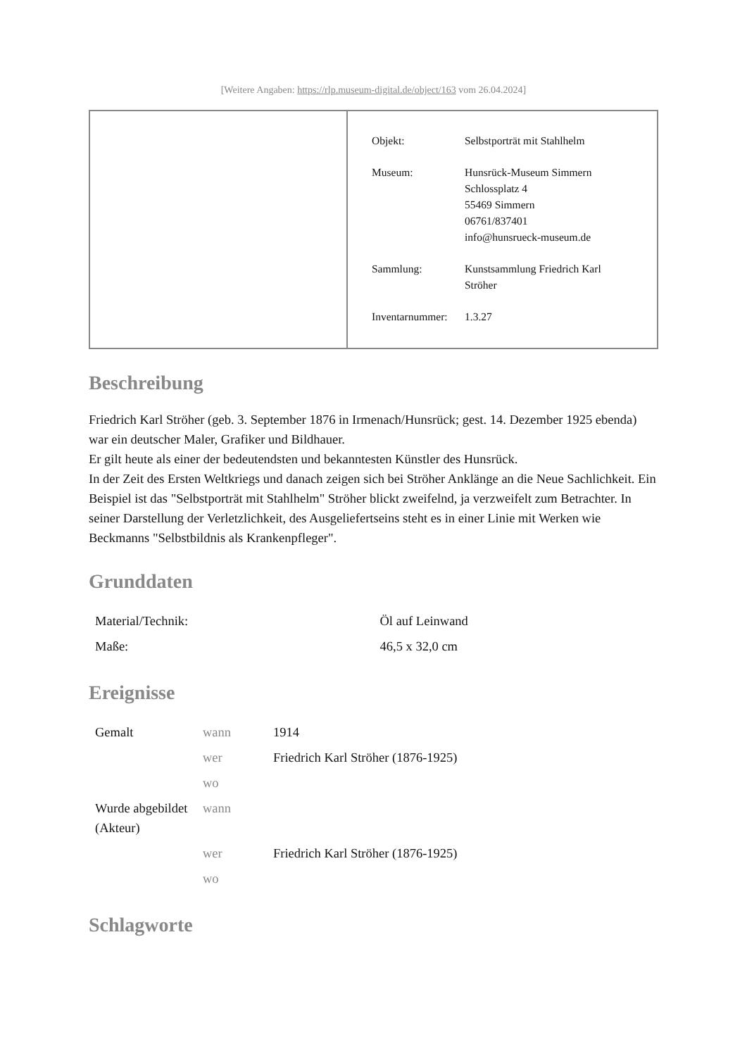[Weitere Angaben: https://rlp.museum-digital.de/object/163 vom 26.04.2024]
| Objekt: | Selbstporträt mit Stahlhelm |
| Museum: | Hunsrück-Museum Simmern Schlossplatz 4 55469 Simmern 06761/837401 info@hunsrueck-museum.de |
| Sammlung: | Kunstsammlung Friedrich Karl Ströher |
| Inventarnummer: | 1.3.27 |
Beschreibung
Friedrich Karl Ströher (geb. 3. September 1876 in Irmenach/Hunsrück; gest. 14. Dezember 1925 ebenda) war ein deutscher Maler, Grafiker und Bildhauer.
Er gilt heute als einer der bedeutendsten und bekanntesten Künstler des Hunsrück.
In der Zeit des Ersten Weltkriegs und danach zeigen sich bei Ströher Anklänge an die Neue Sachlichkeit. Ein Beispiel ist das "Selbstporträt mit Stahlhelm" Ströher blickt zweifelnd, ja verzweifelt zum Betrachter. In seiner Darstellung der Verletzlichkeit, des Ausgeliefertseins steht es in einer Linie mit Werken wie Beckmanns "Selbstbildnis als Krankenpfleger".
Grunddaten
| Material/Technik: | Öl auf Leinwand |
| Maße: | 46,5 x 32,0 cm |
Ereignisse
| Gemalt | wann | 1914 |
| | wer | Friedrich Karl Ströher (1876-1925) |
| | wo | |
| Wurde abgebildet (Akteur) | wann | |
| | wer | Friedrich Karl Ströher (1876-1925) |
| | wo | |
Schlagworte